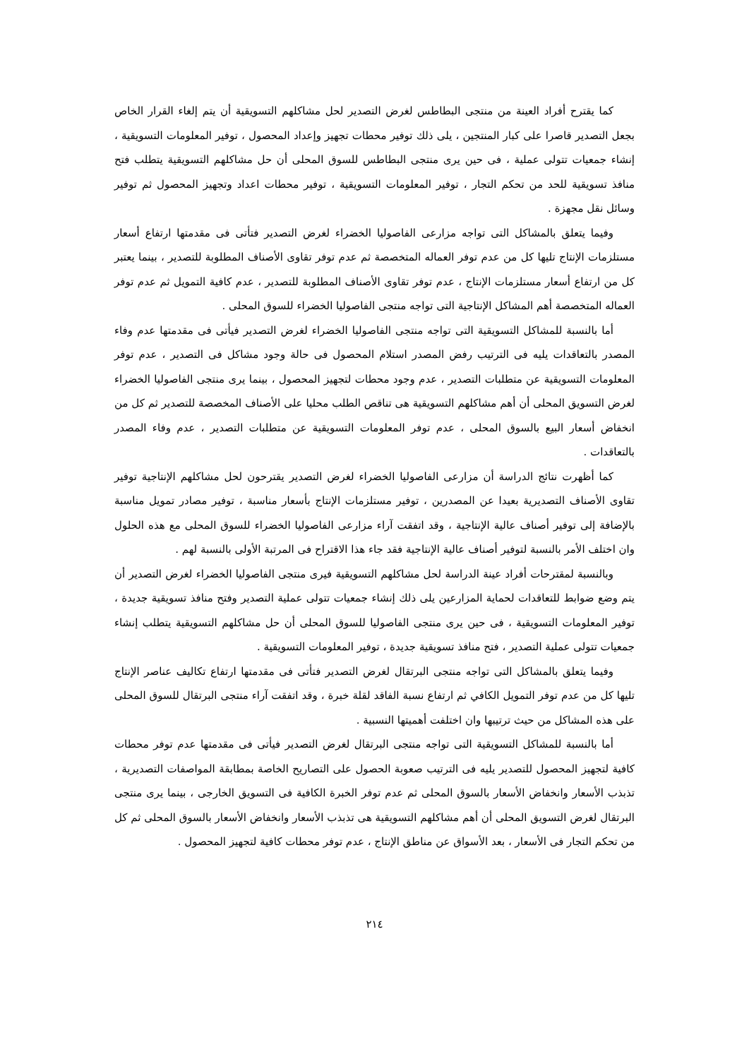كما يقترح أفراد العينة من منتجى البطاطس لغرض التصدير لحل مشاكلهم التسويقية أن يتم إلغاء القرار الخاص بجعل التصدير قاصرا على كبار المنتجين ، يلى ذلك توفير محطات تجهيز وإعداد المحصول ، توفير المعلومات التسويقية ، إنشاء جمعيات تتولى عملية ، فى حين يرى منتجى البطاطس للسوق المحلى أن حل مشاكلهم التسويقية يتطلب فتح منافذ تسويقية للحد من تحكم التجار ، توفير المعلومات التسويقية ، توفير محطات اعداد وتجهيز المحصول ثم توفير وسائل نقل مجهزة .
وفيما يتعلق بالمشاكل التى تواجه مزارعى الفاصوليا الخضراء لغرض التصدير فتأتى فى مقدمتها ارتفاع أسعار مستلزمات الإنتاج تليها كل من عدم توفر العماله المتخصصة ثم عدم توفر تقاوى الأصناف المطلوبة للتصدير ، بينما يعتبر كل من ارتفاع أسعار مستلزمات الإنتاج ، عدم توفر تقاوى الأصناف المطلوبة للتصدير ، عدم كافية التمويل ثم عدم توفر العماله المتخصصة أهم المشاكل الإنتاجية التى تواجه منتجى الفاصوليا الخضراء للسوق المحلى .
أما بالنسبة للمشاكل التسويقية التى تواجه منتجى الفاصوليا الخضراء لغرض التصدير فيأتى فى مقدمتها عدم وفاء المصدر بالتعاقدات يليه فى الترتيب رفض المصدر استلام المحصول فى حالة وجود مشاكل فى التصدير ، عدم توفر المعلومات التسويقية عن متطلبات التصدير ، عدم وجود محطات لتجهيز المحصول ، بينما يرى منتجى الفاصوليا الخضراء لغرض التسويق المحلى أن أهم مشاكلهم التسويقية هى تناقص الطلب محليا على الأصناف المخصصة للتصدير ثم كل من انخفاض أسعار البيع بالسوق المحلى ، عدم توفر المعلومات التسويقية عن متطلبات التصدير ، عدم وفاء المصدر بالتعاقدات .
كما أظهرت نتائج الدراسة أن مزارعى الفاصوليا الخضراء لغرض التصدير يقترحون لحل مشاكلهم الإنتاجية توفير تقاوى الأصناف التصديرية بعيدا عن المصدرين ، توفير مستلزمات الإنتاج بأسعار مناسبة ، توفير مصادر تمويل مناسبة بالإضافة إلى توفير أصناف عالية الإنتاجية ، وقد اتفقت آراء مزارعى الفاصوليا الخضراء للسوق المحلى مع هذه الحلول وان اختلف الأمر بالنسبة لتوفير أصناف عالية الإنتاجية فقد جاء هذا الاقتراح فى المرتبة الأولى بالنسبة لهم .
وبالنسبة لمقترحات أفراد عينة الدراسة لحل مشاكلهم التسويقية فيرى منتجى الفاصوليا الخضراء لغرض التصدير أن يتم وضع ضوابط للتعاقدات لحماية المزارعين يلى ذلك إنشاء جمعيات تتولى عملية التصدير وفتح منافذ تسويقية جديدة ، توفير المعلومات التسويقية ، فى حين يرى منتجى الفاصوليا للسوق المحلى أن حل مشاكلهم التسويقية يتطلب إنشاء جمعيات تتولى عملية التصدير ، فتح منافذ تسويقية جديدة ، توفير المعلومات التسويقية .
وفيما يتعلق بالمشاكل التى تواجه منتجى البرتقال لغرض التصدير فتأتى فى مقدمتها ارتفاع تكاليف عناصر الإنتاج تليها كل من عدم توفر التمويل الكافي ثم ارتفاع نسبة الفاقد لقلة خبرة ، وقد اتفقت آراء منتجى البرتقال للسوق المحلى على هذه المشاكل من حيث ترتيبها وان اختلفت أهميتها النسبية .
أما بالنسبة للمشاكل التسويقية التى تواجه منتجى البرتقال لغرض التصدير فيأتى فى مقدمتها عدم توفر محطات كافية لتجهيز المحصول للتصدير يليه فى الترتيب صعوبة الحصول على التصاريح الخاصة بمطابقة المواصفات التصديرية ، تذبذب الأسعار وانخفاض الأسعار بالسوق المحلى ثم عدم توفر الخبرة الكافية فى التسويق الخارجى ، بينما يرى منتجى البرتقال لغرض التسويق المحلى أن أهم مشاكلهم التسويقية هى تذبذب الأسعار وانخفاض الأسعار بالسوق المحلى ثم كل من تحكم التجار فى الأسعار ، بعد الأسواق عن مناطق الإنتاج ، عدم توفر محطات كافية لتجهيز المحصول .
٢١٤